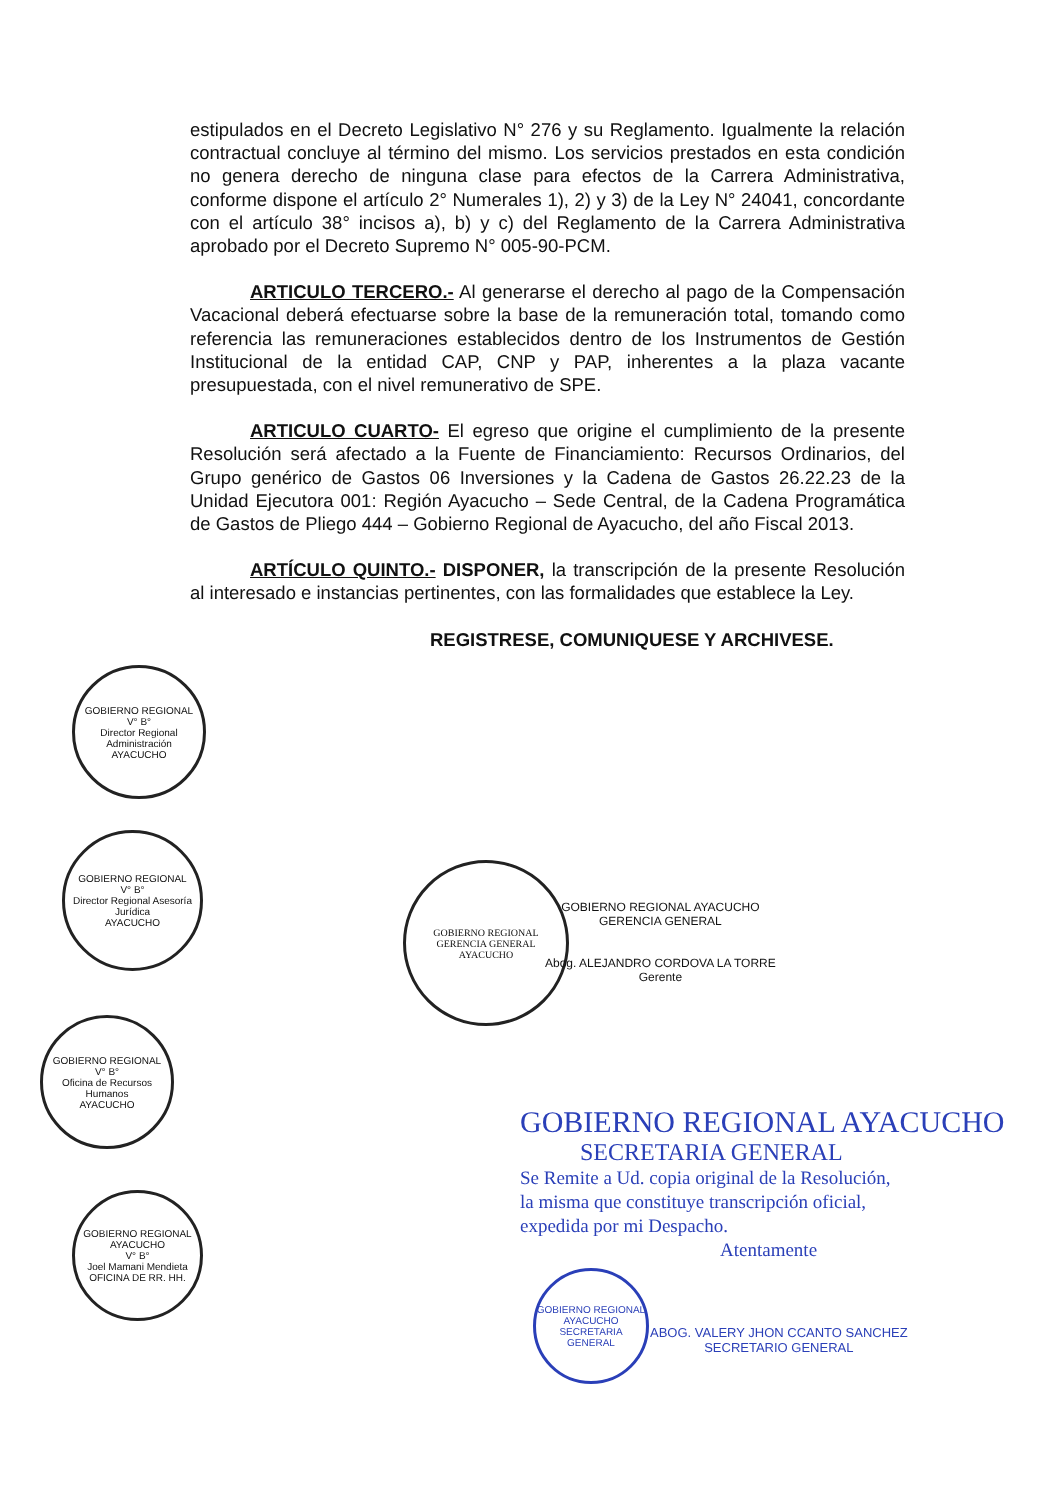estipulados en el Decreto Legislativo N° 276 y su Reglamento. Igualmente la relación contractual concluye al término del mismo. Los servicios prestados en esta condición no genera derecho de ninguna clase para efectos de la Carrera Administrativa, conforme dispone el artículo 2° Numerales 1), 2) y 3) de la Ley N° 24041, concordante con el artículo 38° incisos a), b) y c) del Reglamento de la Carrera Administrativa aprobado por el Decreto Supremo N° 005-90-PCM.
ARTICULO TERCERO.- Al generarse el derecho al pago de la Compensación Vacacional deberá efectuarse sobre la base de la remuneración total, tomando como referencia las remuneraciones establecidos dentro de los Instrumentos de Gestión Institucional de la entidad CAP, CNP y PAP, inherentes a la plaza vacante presupuestada, con el nivel remunerativo de SPE.
ARTICULO CUARTO- El egreso que origine el cumplimiento de la presente Resolución será afectado a la Fuente de Financiamiento: Recursos Ordinarios, del Grupo genérico de Gastos 06 Inversiones y la Cadena de Gastos 26.22.23 de la Unidad Ejecutora 001: Región Ayacucho – Sede Central, de la Cadena Programática de Gastos de Pliego 444 – Gobierno Regional de Ayacucho, del año Fiscal 2013.
ARTÍCULO QUINTO.- DISPONER, la transcripción de la presente Resolución al interesado e instancias pertinentes, con las formalidades que establece la Ley.
REGISTRESE, COMUNIQUESE Y ARCHIVESE.
GOBIERNO REGIONAL
V° B°
Director Regional Administración
AYACUCHO
GOBIERNO REGIONAL
V° B°
Director Regional Asesoría Jurídica
AYACUCHO
GOBIERNO REGIONAL
V° B°
Oficina de Recursos Humanos
AYACUCHO
GOBIERNO REGIONAL AYACUCHO
V° B°
Joel Mamani Mendieta
OFICINA DE RR. HH.
GOBIERNO REGIONAL
GERENCIA GENERAL
AYACUCHO
GOBIERNO REGIONAL AYACUCHO
GERENCIA GENERAL
Abog. ALEJANDRO CORDOVA LA TORRE
Gerente
GOBIERNO REGIONAL AYACUCHO
SECRETARIA GENERAL
Se Remite a Ud. copia original de la Resolución,
la misma que constituye transcripción oficial,
expedida por mi Despacho.
Atentamente
GOBIERNO REGIONAL AYACUCHO
SECRETARIA GENERAL
ABOG. VALERY JHON CCANTO SANCHEZ
SECRETARIO GENERAL